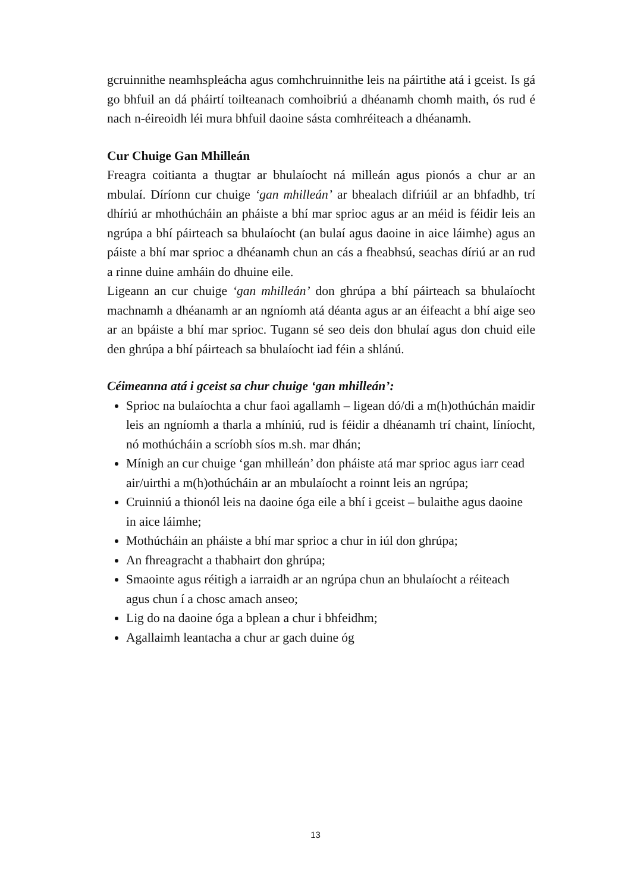gcruinnithe neamhspleácha agus comhchruinnithe leis na páirtithe atá i gceist. Is gá go bhfuil an dá pháirtí toilteanach comhoibriú a dhéanamh chomh maith, ós rud é nach n-éireoidh léi mura bhfuil daoine sásta comhréiteach a dhéanamh.
Cur Chuige Gan Mhilleán
Freagra coitianta a thugtar ar bhulaíocht ná milleán agus pionós a chur ar an mbulaí. Díríonn cur chuige ‘gan mhilleán’ ar bhealach difriúil ar an bhfadhb, trí dhíriú ar mhothúcháin an pháiste a bhí mar sprioc agus ar an méid is féidir leis an ngrúpa a bhí páirteach sa bhulaíocht (an bulaí agus daoine in aice láimhe) agus an páiste a bhí mar sprioc a dhéanamh chun an cás a fheabhsú, seachas díriú ar an rud a rinne duine amháin do dhuine eile.
Ligeann an cur chuige ‘gan mhilleán’ don ghrúpa a bhí páirteach sa bhulaíocht machnamh a dhéanamh ar an ngníomh atá déanta agus ar an éifeacht a bhí aige seo ar an bpáiste a bhí mar sprioc. Tugann sé seo deis don bhulaí agus don chuid eile den ghrúpa a bhí páirteach sa bhulaíocht iad féin a shlánú.
Céimeanna atá i gceist sa chur chuige ‘gan mhilleán’:
Sprioc na bulaíochta a chur faoi agallamh – ligean dó/di a m(h)othúchán maidir leis an ngníomh a tharla a mhíniú, rud is féidir a dhéanamh trí chaint, líníocht, nó mothúcháin a scríobh síos m.sh. mar dhán;
Mínigh an cur chuige ‘gan mhilleán’ don pháiste atá mar sprioc agus iarr cead air/uirthi a m(h)othúcháin ar an mbulaíocht a roinnt leis an ngrúpa;
Cruinniú a thionól leis na daoine óga eile a bhí i gceist – bulaithe agus daoine in aice láimhe;
Mothúcháin an pháiste a bhí mar sprioc a chur in iúl don ghrúpa;
An fhreagracht a thabhairt don ghrúpa;
Smaointe agus réitigh a iarraidh ar an ngrúpa chun an bhulaíocht a réiteach agus chun í a chosc amach anseo;
Lig do na daoine óga a bplean a chur i bhfeidhm;
Agallaimh leantacha a chur ar gach duine óg
13